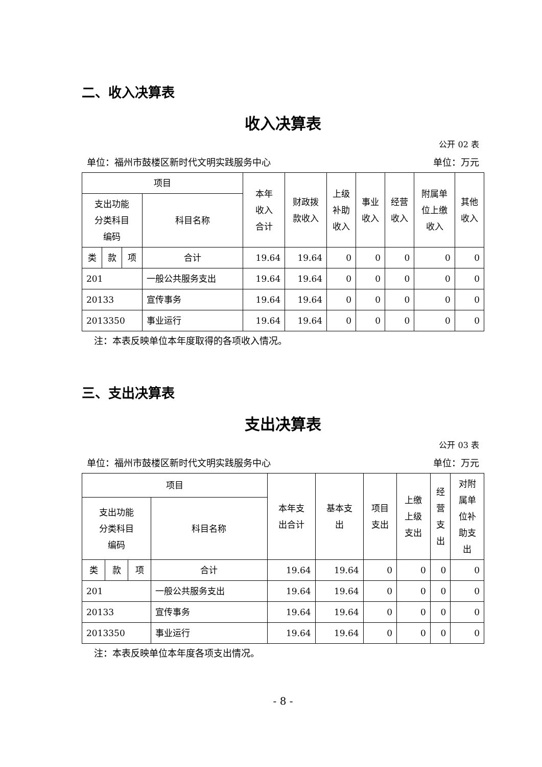二、收入决算表
收入决算表
公开 02 表
单位：福州市鼓楼区新时代文明实践服务中心 单位：万元
| 项目 | | | | 本年 收入 合计 | 财政拨 款收入 | 上级 补助 收入 | 事业 收入 | 经营 收入 | 附属单 位上缴 收入 | 其他 收入 |
| --- | --- | --- | --- | --- | --- | --- | --- | --- | --- | --- |
| 支出功能 分类科目 编码 | | | 科目名称 | | | | | | | |
| 类 | 款 | 项 | 合计 | 19.64 | 19.64 | 0 | 0 | 0 | 0 | 0 |
| 201 | | | 一般公共服务支出 | 19.64 | 19.64 | 0 | 0 | 0 | 0 | 0 |
| 20133 | | | 宣传事务 | 19.64 | 19.64 | 0 | 0 | 0 | 0 | 0 |
| 2013350 | | | 事业运行 | 19.64 | 19.64 | 0 | 0 | 0 | 0 | 0 |
注：本表反映单位本年度取得的各项收入情况。
三、支出决算表
支出决算表
公开 03 表
单位：福州市鼓楼区新时代文明实践服务中心 单位：万元
| 项目 | | | | 本年支 出合计 | 基本支 出 | 项目 支出 | 上缴 上级 支出 | 经 营 支 出 | 对附 属单 位补 助支 出 |
| --- | --- | --- | --- | --- | --- | --- | --- | --- | --- |
| 支出功能 分类科目 编码 | | | 科目名称 | | | | | | |
| 类 | 款 | 项 | 合计 | 19.64 | 19.64 | 0 | 0 | 0 | 0 |
| 201 | | | 一般公共服务支出 | 19.64 | 19.64 | 0 | 0 | 0 | 0 |
| 20133 | | | 宣传事务 | 19.64 | 19.64 | 0 | 0 | 0 | 0 |
| 2013350 | | | 事业运行 | 19.64 | 19.64 | 0 | 0 | 0 | 0 |
注：本表反映单位本年度各项支出情况。
- 8 -